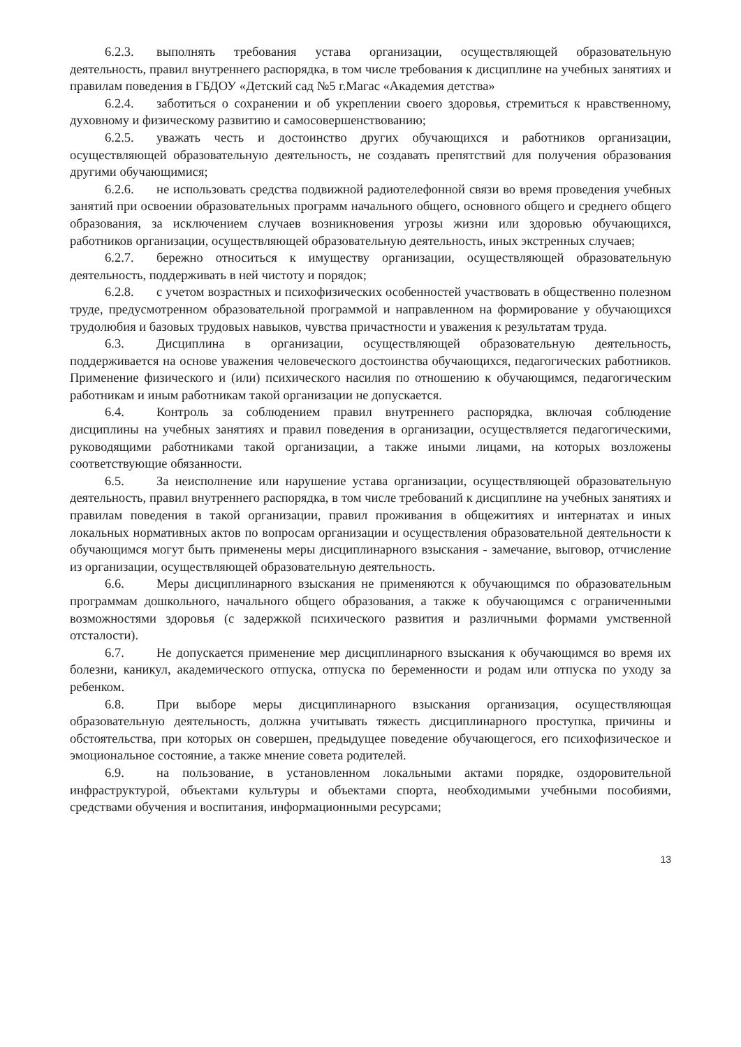6.2.3. выполнять требования устава организации, осуществляющей образовательную деятельность, правил внутреннего распорядка, в том числе требования к дисциплине на учебных занятиях и правилам поведения в ГБДОУ «Детский сад №5 г.Магас «Академия детства»
6.2.4. заботиться о сохранении и об укреплении своего здоровья, стремиться к нравственному, духовному и физическому развитию и самосовершенствованию;
6.2.5. уважать честь и достоинство других обучающихся и работников организации, осуществляющей образовательную деятельность, не создавать препятствий для получения образования другими обучающимися;
6.2.6. не использовать средства подвижной радиотелефонной связи во время проведения учебных занятий при освоении образовательных программ начального общего, основного общего и среднего общего образования, за исключением случаев возникновения угрозы жизни или здоровью обучающихся, работников организации, осуществляющей образовательную деятельность, иных экстренных случаев;
6.2.7. бережно относиться к имуществу организации, осуществляющей образовательную деятельность, поддерживать в ней чистоту и порядок;
6.2.8. с учетом возрастных и психофизических особенностей участвовать в общественно полезном труде, предусмотренном образовательной программой и направленном на формирование у обучающихся трудолюбия и базовых трудовых навыков, чувства причастности и уважения к результатам труда.
6.3. Дисциплина в организации, осуществляющей образовательную деятельность, поддерживается на основе уважения человеческого достоинства обучающихся, педагогических работников. Применение физического и (или) психического насилия по отношению к обучающимся, педагогическим работникам и иным работникам такой организации не допускается.
6.4. Контроль за соблюдением правил внутреннего распорядка, включая соблюдение дисциплины на учебных занятиях и правил поведения в организации, осуществляется педагогическими, руководящими работниками такой организации, а также иными лицами, на которых возложены соответствующие обязанности.
6.5. За неисполнение или нарушение устава организации, осуществляющей образовательную деятельность, правил внутреннего распорядка, в том числе требований к дисциплине на учебных занятиях и правилам поведения в такой организации, правил проживания в общежитиях и интернатах и иных локальных нормативных актов по вопросам организации и осуществления образовательной деятельности к обучающимся могут быть применены меры дисциплинарного взыскания - замечание, выговор, отчисление из организации, осуществляющей образовательную деятельность.
6.6. Меры дисциплинарного взыскания не применяются к обучающимся по образовательным программам дошкольного, начального общего образования, а также к обучающимся с ограниченными возможностями здоровья (с задержкой психического развития и различными формами умственной отсталости).
6.7. Не допускается применение мер дисциплинарного взыскания к обучающимся во время их болезни, каникул, академического отпуска, отпуска по беременности и родам или отпуска по уходу за ребенком.
6.8. При выборе меры дисциплинарного взыскания организация, осуществляющая образовательную деятельность, должна учитывать тяжесть дисциплинарного проступка, причины и обстоятельства, при которых он совершен, предыдущее поведение обучающегося, его психофизическое и эмоциональное состояние, а также мнение совета родителей.
6.9. на пользование, в установленном локальными актами порядке, оздоровительной инфраструктурой, объектами культуры и объектами спорта, необходимыми учебными пособиями, средствами обучения и воспитания, информационными ресурсами;
13